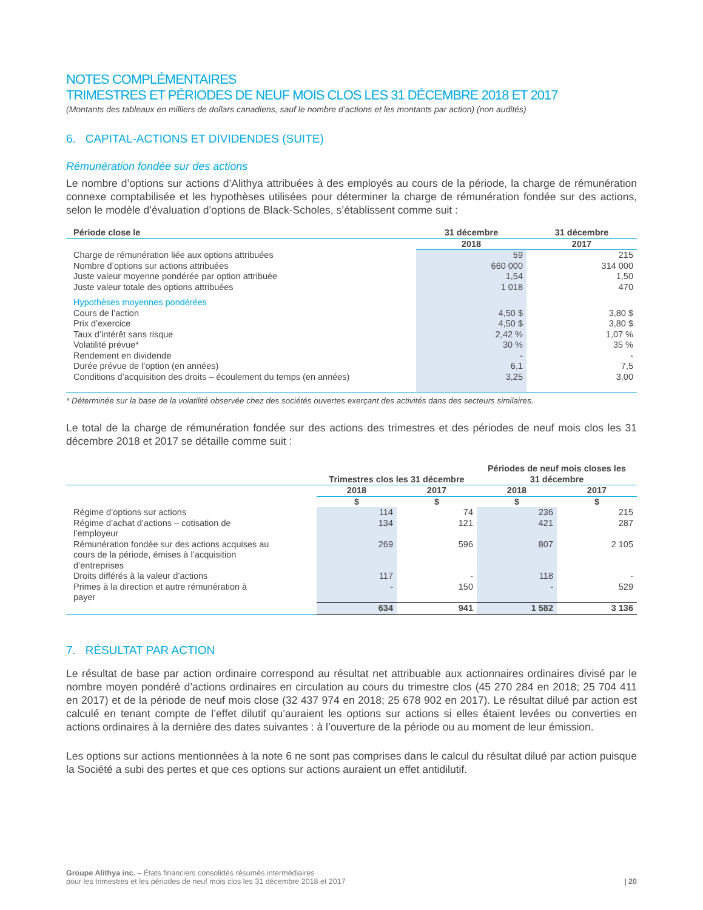NOTES COMPLÉMENTAIRES
TRIMESTRES ET PÉRIODES DE NEUF MOIS CLOS LES 31 DÉCEMBRE 2018 ET 2017
(Montants des tableaux en milliers de dollars canadiens, sauf le nombre d’actions et les montants par action) (non audités)
6. CAPITAL-ACTIONS ET DIVIDENDES (SUITE)
Rémunération fondée sur des actions
Le nombre d’options sur actions d’Alithya attribuées à des employés au cours de la période, la charge de rémunération connexe comptabilisée et les hypothèses utilisées pour déterminer la charge de rémunération fondée sur des actions, selon le modèle d’évaluation d’options de Black-Scholes, s’établissent comme suit :
| Période close le | 31 décembre | 31 décembre |
| --- | --- | --- |
| | 2018 | 2017 |
| Charge de rémunération liée aux options attribuées | 59 | 215 |
| Nombre d’options sur actions attribuées | 660 000 | 314 000 |
| Juste valeur moyenne pondérée par option attribuée | 1,54 | 1,50 |
| Juste valeur totale des options attribuées | 1 018 | 470 |
| Hypothèses moyennes pondérées | | |
| Cours de l’action | 4,50 $ | 3,80 $ |
| Prix d’exercice | 4,50 $ | 3,80 $ |
| Taux d’intérêt sans risque | 2,42 % | 1,07 % |
| Volatilité prévue* | 30 % | 35 % |
| Rendement en dividende | - | - |
| Durée prévue de l’option (en années) | 6,1 | 7,5 |
| Conditions d’acquisition des droits – écoulement du temps (en années) | 3,25 | 3,00 |
* Déterminée sur la base de la volatilité observée chez des sociétés ouvertes exerçant des activités dans des secteurs similaires.
Le total de la charge de rémunération fondée sur des actions des trimestres et des périodes de neuf mois clos les 31 décembre 2018 et 2017 se détaille comme suit :
| | Trimestres clos les 31 décembre | | Périodes de neuf mois closes les 31 décembre | |
| | 2018 | 2017 | 2018 | 2017 |
| | $ | $ | $ | $ |
| Régime d’options sur actions | 114 | 74 | 236 | 215 |
| Régime d’achat d’actions – cotisation de l’employeur | 134 | 121 | 421 | 287 |
| Rémunération fondée sur des actions acquises au cours de la période, émises à l’acquisition d’entreprises | 269 | 596 | 807 | 2 105 |
| Droits différés à la valeur d’actions | 117 | - | 118 | - |
| Primes à la direction et autre rémunération à payer | - | 150 | - | 529 |
| | 634 | 941 | 1 582 | 3 136 |
7. RÉSULTAT PAR ACTION
Le résultat de base par action ordinaire correspond au résultat net attribuable aux actionnaires ordinaires divisé par le nombre moyen pondéré d’actions ordinaires en circulation au cours du trimestre clos (45 270 284 en 2018; 25 704 411 en 2017) et de la période de neuf mois close (32 437 974 en 2018; 25 678 902 en 2017). Le résultat dilué par action est calculé en tenant compte de l’effet dilutif qu’auraient les options sur actions si elles étaient levées ou converties en actions ordinaires à la dernière des dates suivantes : à l’ouverture de la période ou au moment de leur émission.
Les options sur actions mentionnées à la note 6 ne sont pas comprises dans le calcul du résultat dilué par action puisque la Société a subi des pertes et que ces options sur actions auraient un effet antidilutif.
Groupe Alithya inc. – États financiers consolidés résumés intermédiaires
pour les trimestres et les périodes de neuf mois clos les 31 décembre 2018 et 2017
| 20